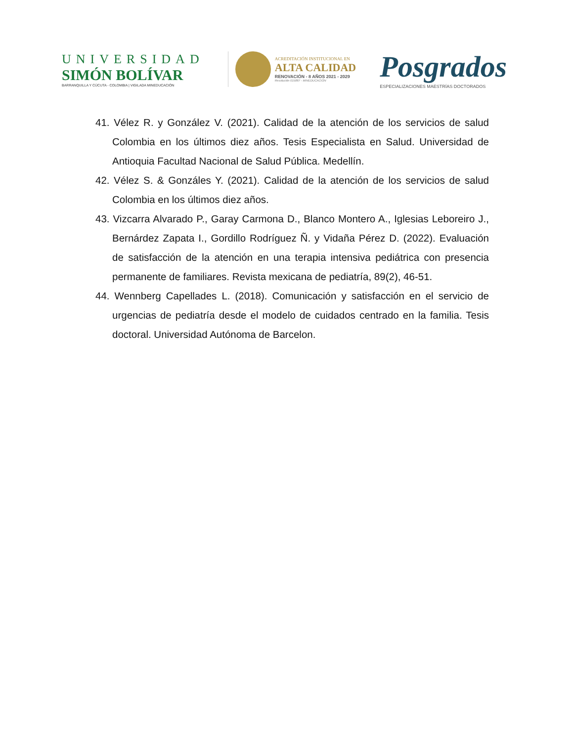UNIVERSIDAD
SIMÓN BOLÍVAR
BARRANQUILLA Y CÚCUTA - COLOMBIA | VIGILADA MINEDUCACIÓN
ACREDITACIÓN INSTITUCIONAL EN
ALTA CALIDAD
RENOVACIÓN - 8 AÑOS 2021 - 2029
Resolución 015867 - MINEDUCACIÓN
Posgrados
ESPECIALIZACIONES MAESTRÍAS DOCTORADOS
41. Vélez R. y González V. (2021). Calidad de la atención de los servicios de salud Colombia en los últimos diez años. Tesis Especialista en Salud. Universidad de Antioquia Facultad Nacional de Salud Pública. Medellín.
42. Vélez S. & Gonzáles Y. (2021). Calidad de la atención de los servicios de salud Colombia en los últimos diez años.
43. Vizcarra Alvarado P., Garay Carmona D., Blanco Montero A., Iglesias Leboreiro J., Bernárdez Zapata I., Gordillo Rodríguez Ñ. y Vidaña Pérez D. (2022). Evaluación de satisfacción de la atención en una terapia intensiva pediátrica con presencia permanente de familiares. Revista mexicana de pediatría, 89(2), 46-51.
44. Wennberg Capellades L. (2018). Comunicación y satisfacción en el servicio de urgencias de pediatría desde el modelo de cuidados centrado en la familia. Tesis doctoral. Universidad Autónoma de Barcelon.